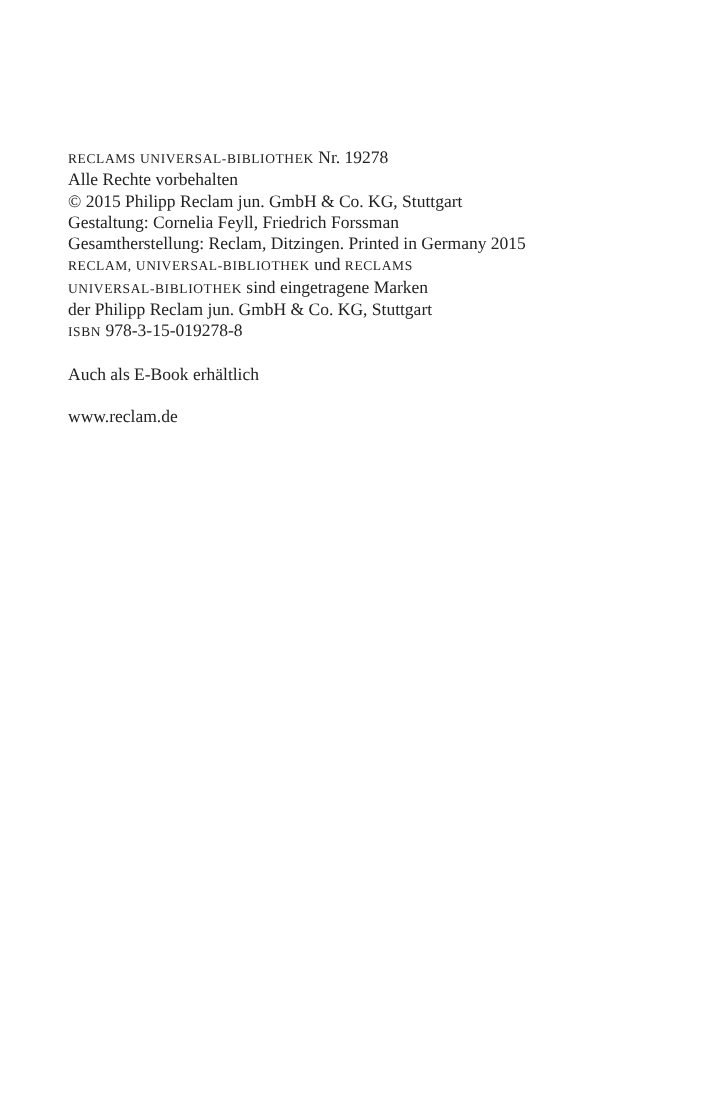RECLAMS UNIVERSAL-BIBLIOTHEK Nr. 19278
Alle Rechte vorbehalten
© 2015 Philipp Reclam jun. GmbH & Co. KG, Stuttgart
Gestaltung: Cornelia Feyll, Friedrich Forssman
Gesamtherstellung: Reclam, Ditzingen. Printed in Germany 2015
RECLAM, UNIVERSAL-BIBLIOTHEK und RECLAMS
UNIVERSAL-BIBLIOTHEK sind eingetragene Marken
der Philipp Reclam jun. GmbH & Co. KG, Stuttgart
ISBN 978-3-15-019278-8
Auch als E-Book erhältlich
www.reclam.de